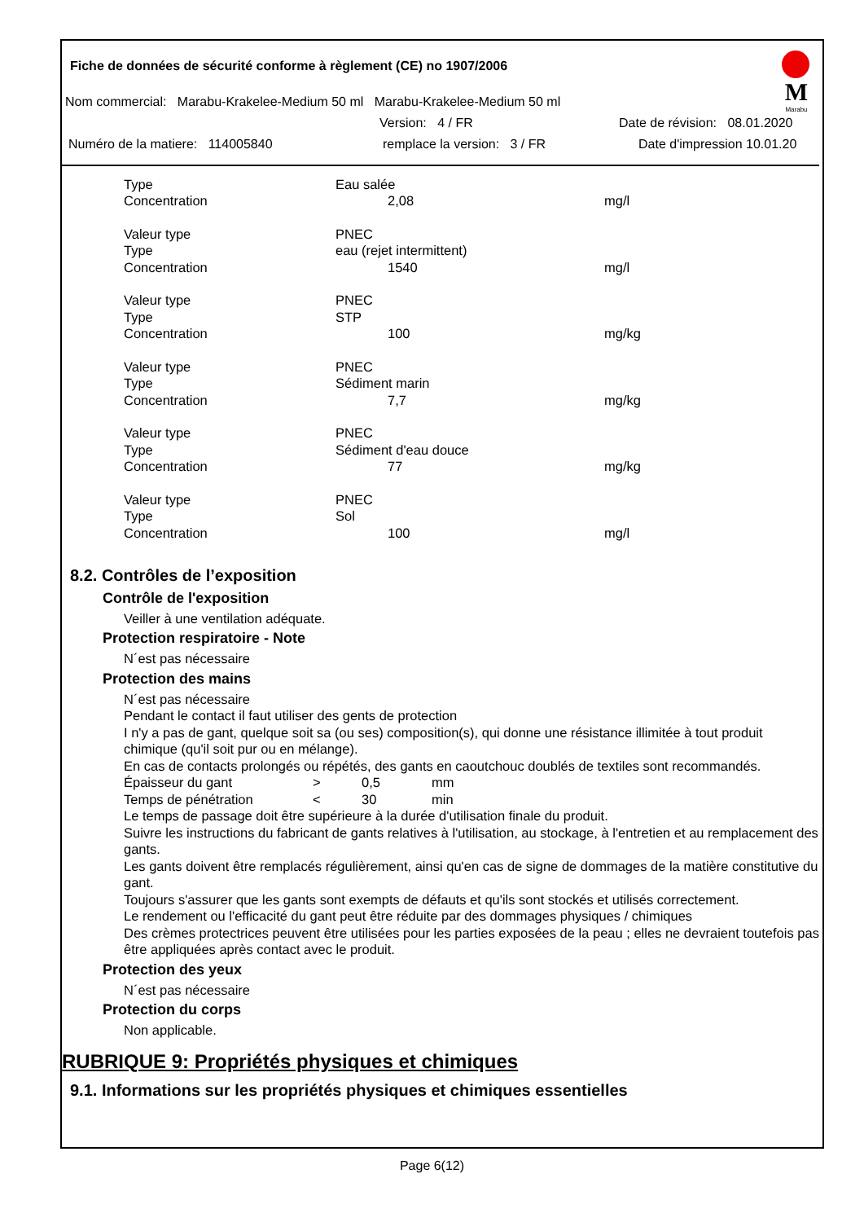Fiche de données de sécurité conforme à règlement (CE) no 1907/2006
M
Marabu
Nom commercial: Marabu-Krakelee-Medium 50 ml Marabu-Krakelee-Medium 50 ml
Version: 4 / FR Date de révision: 08.01.2020
Numéro de la matiere: 114005840 remplace la version: 3 / FR Date d'impression 10.01.20
| Type | Eau salée | |
| Concentration | 2,08 | mg/l |
| Valeur type | PNEC | |
| Type | eau (rejet intermittent) | |
| Concentration | 1540 | mg/l |
| Valeur type | PNEC | |
| Type | STP | |
| Concentration | 100 | mg/kg |
| Valeur type | PNEC | |
| Type | Sédiment marin | |
| Concentration | 7,7 | mg/kg |
| Valeur type | PNEC | |
| Type | Sédiment d'eau douce | |
| Concentration | 77 | mg/kg |
| Valeur type | PNEC | |
| Type | Sol | |
| Concentration | 100 | mg/l |
8.2. Contrôles de l’exposition
Contrôle de l'exposition
Veiller à une ventilation adéquate.
Protection respiratoire - Note
N´est pas nécessaire
Protection des mains
N´est pas nécessaire
Pendant le contact il faut utiliser des gents de protection
I n'y a pas de gant, quelque soit sa (ou ses) composition(s), qui donne une résistance illimitée à tout produit chimique (qu'il soit pur ou en mélange).
En cas de contacts prolongés ou répétés, des gants en caoutchouc doublés de textiles sont recommandés.
| Épaisseur du gant | > | 0,5 | mm |
| Temps de pénétration | < | 30 | min |
Le temps de passage doit être supérieure à la durée d'utilisation finale du produit.
Suivre les instructions du fabricant de gants relatives à l'utilisation, au stockage, à l'entretien et au remplacement des gants.
Les gants doivent être remplacés régulièrement, ainsi qu'en cas de signe de dommages de la matière constitutive du gant.
Toujours s'assurer que les gants sont exempts de défauts et qu'ils sont stockés et utilisés correctement.
Le rendement ou l'efficacité du gant peut être réduite par des dommages physiques / chimiques
Des crèmes protectrices peuvent être utilisées pour les parties exposées de la peau ; elles ne devraient toutefois pas être appliquées après contact avec le produit.
Protection des yeux
N´est pas nécessaire
Protection du corps
Non applicable.
RUBRIQUE 9: Propriétés physiques et chimiques
9.1. Informations sur les propriétés physiques et chimiques essentielles
Page 6(12)